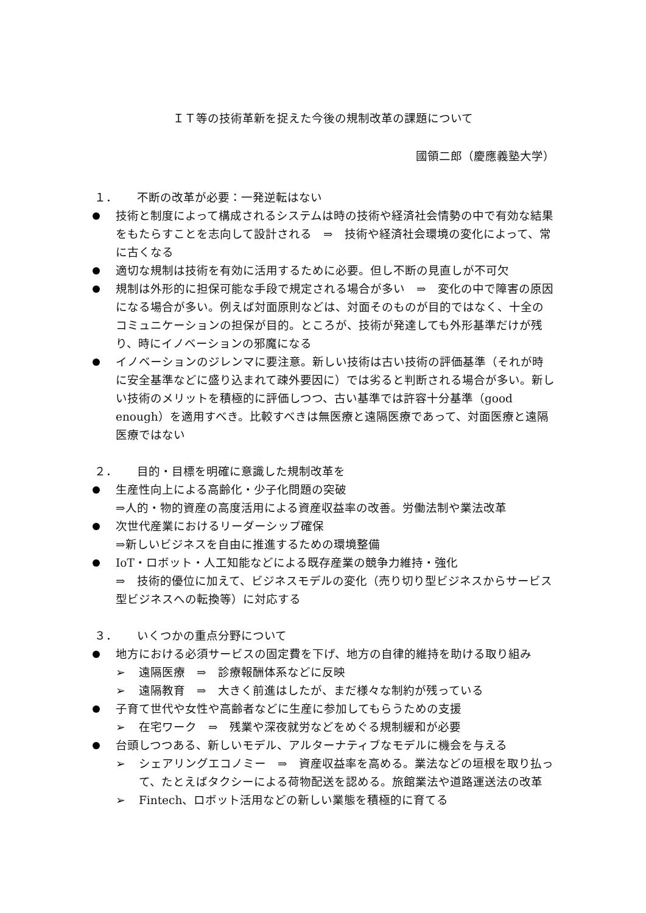ＩＴ等の技術革新を捉えた今後の規制改革の課題について
國領二郎（慶應義塾大学）
１． 不断の改革が必要：一発逆転はない
技術と制度によって構成されるシステムは時の技術や経済社会情勢の中で有効な結果をもたらすことを志向して設計される　⇒　技術や経済社会環境の変化によって、常に古くなる
適切な規制は技術を有効に活用するために必要。但し不断の見直しが不可欠
規制は外形的に担保可能な手段で規定される場合が多い　⇒　変化の中で障害の原因になる場合が多い。例えば対面原則などは、対面そのものが目的ではなく、十全のコミュニケーションの担保が目的。ところが、技術が発達しても外形基準だけが残り、時にイノベーションの邪魔になる
イノベーションのジレンマに要注意。新しい技術は古い技術の評価基準（それが時に安全基準などに盛り込まれて疎外要因に）では劣ると判断される場合が多い。新しい技術のメリットを積極的に評価しつつ、古い基準では許容十分基準（good enough）を適用すべき。比較すべきは無医療と遠隔医療であって、対面医療と遠隔医療ではない
２． 目的・目標を明確に意識した規制改革を
生産性向上による高齢化・少子化問題の突破
⇒人的・物的資産の高度活用による資産収益率の改善。労働法制や業法改革
次世代産業におけるリーダーシップ確保
⇒新しいビジネスを自由に推進するための環境整備
IoT・ロボット・人工知能などによる既存産業の競争力維持・強化
⇒　技術的優位に加えて、ビジネスモデルの変化（売り切り型ビジネスからサービス型ビジネスへの転換等）に対応する
３． いくつかの重点分野について
地方における必須サービスの固定費を下げ、地方の自律的維持を助ける取り組み
➢ 遠隔医療　⇒　診療報酬体系などに反映
➢ 遠隔教育　⇒　大きく前進はしたが、まだ様々な制約が残っている
子育て世代や女性や高齢者などに生産に参加してもらうための支援
➢ 在宅ワーク　⇒　残業や深夜就労などをめぐる規制緩和が必要
台頭しつつある、新しいモデル、アルターナティブなモデルに機会を与える
➢ シェアリングエコノミー　⇒　資産収益率を高める。業法などの垣根を取り払って、たとえばタクシーによる荷物配送を認める。旅館業法や道路運送法の改革
➢ Fintech、ロボット活用などの新しい業態を積極的に育てる